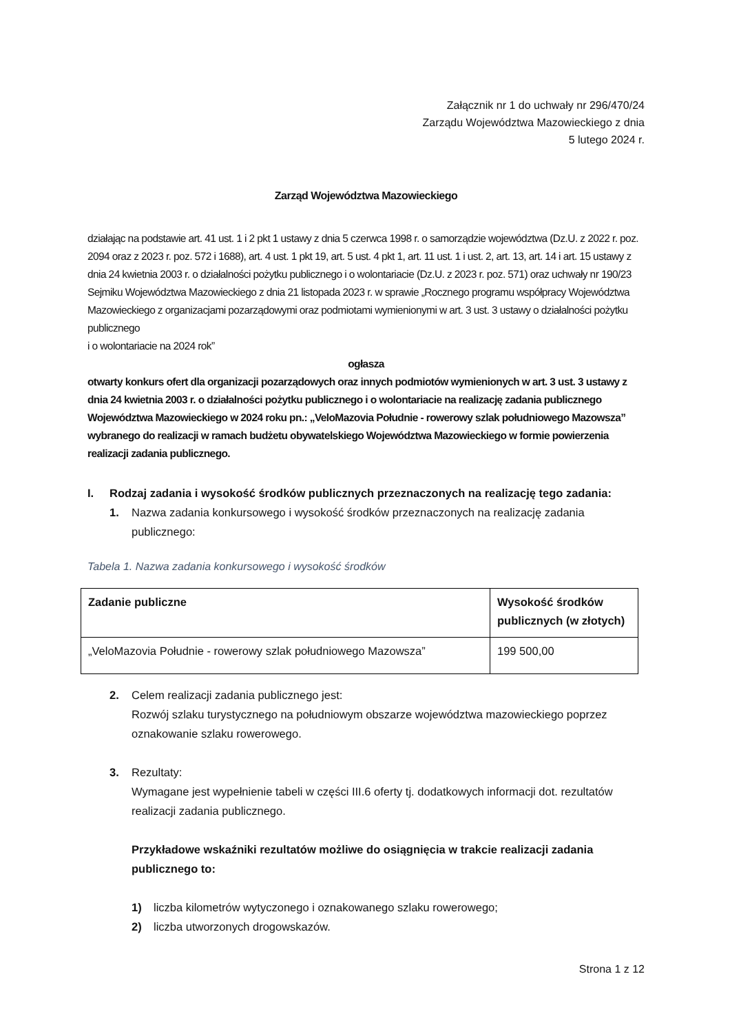Załącznik nr 1 do uchwały nr 296/470/24
Zarządu Województwa Mazowieckiego z dnia
5 lutego 2024 r.
Zarząd Województwa Mazowieckiego
działając na podstawie art. 41 ust. 1 i 2 pkt 1 ustawy z dnia 5 czerwca 1998 r. o samorządzie województwa (Dz.U. z 2022 r. poz. 2094 oraz z 2023 r. poz. 572 i 1688), art. 4 ust. 1 pkt 19, art. 5 ust. 4 pkt 1, art. 11 ust. 1 i ust. 2, art. 13, art. 14 i art. 15 ustawy z dnia 24 kwietnia 2003 r. o działalności pożytku publicznego i o wolontariacie (Dz.U. z 2023 r. poz. 571) oraz uchwały nr 190/23 Sejmiku Województwa Mazowieckiego z dnia 21 listopada 2023 r. w sprawie „Rocznego programu współpracy Województwa Mazowieckiego z organizacjami pozarządowymi oraz podmiotami wymienionymi w art. 3 ust. 3 ustawy o działalności pożytku publicznego
i o wolontariacie na 2024 rok”
ogłasza
otwarty konkurs ofert dla organizacji pozarządowych oraz innych podmiotów wymienionych w art. 3 ust. 3 ustawy z dnia 24 kwietnia 2003 r. o działalności pożytku publicznego i o wolontariacie na realizację zadania publicznego Województwa Mazowieckiego w 2024 roku pn.: „VeloMazovia Południe - rowerowy szlak południowego Mazowsza” wybranego do realizacji w ramach budżetu obywatelskiego Województwa Mazowieckiego w formie powierzenia realizacji zadania publicznego.
I. Rodzaj zadania i wysokość środków publicznych przeznaczonych na realizację tego zadania:
1. Nazwa zadania konkursowego i wysokość środków przeznaczonych na realizację zadania publicznego:
Tabela 1. Nazwa zadania konkursowego i wysokość środków
| Zadanie publiczne | Wysokość środków publicznych (w złotych) |
| --- | --- |
| „VeloMazovia Południe - rowerowy szlak południowego Mazowsza” | 199 500,00 |
2. Celem realizacji zadania publicznego jest:
Rozwój szlaku turystycznego na południowym obszarze województwa mazowieckiego poprzez oznakowanie szlaku rowerowego.
3. Rezultaty:
Wymagane jest wypełnienie tabeli w części III.6 oferty tj. dodatkowych informacji dot. rezultatów realizacji zadania publicznego.
Przykładowe wskaźniki rezultatów możliwe do osiągnięcia w trakcie realizacji zadania publicznego to:
1) liczba kilometrów wytyczonego i oznakowanego szlaku rowerowego;
2) liczba utworzonych drogowskazów.
Strona 1 z 12